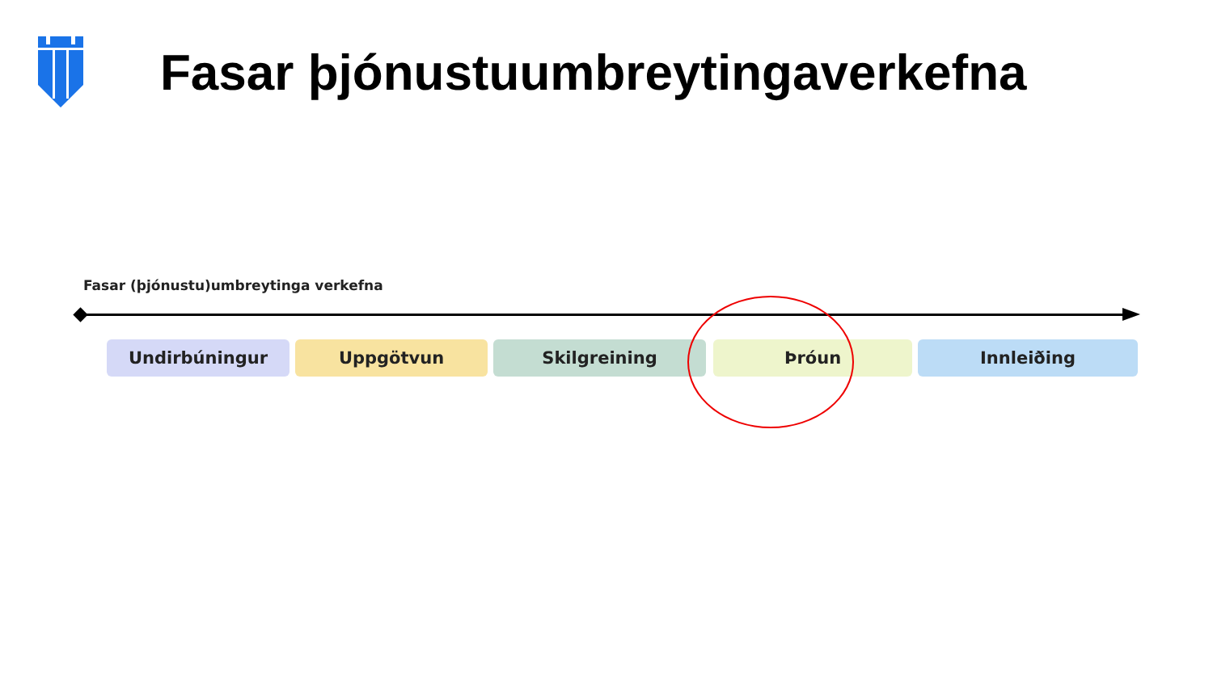Fasar þjónustuumbreytingaverkefna
Fasar (þjónustu)umbreytinga verkefna
Undirbúningur Uppgötvun Skilgreining Þróun Innleiðing